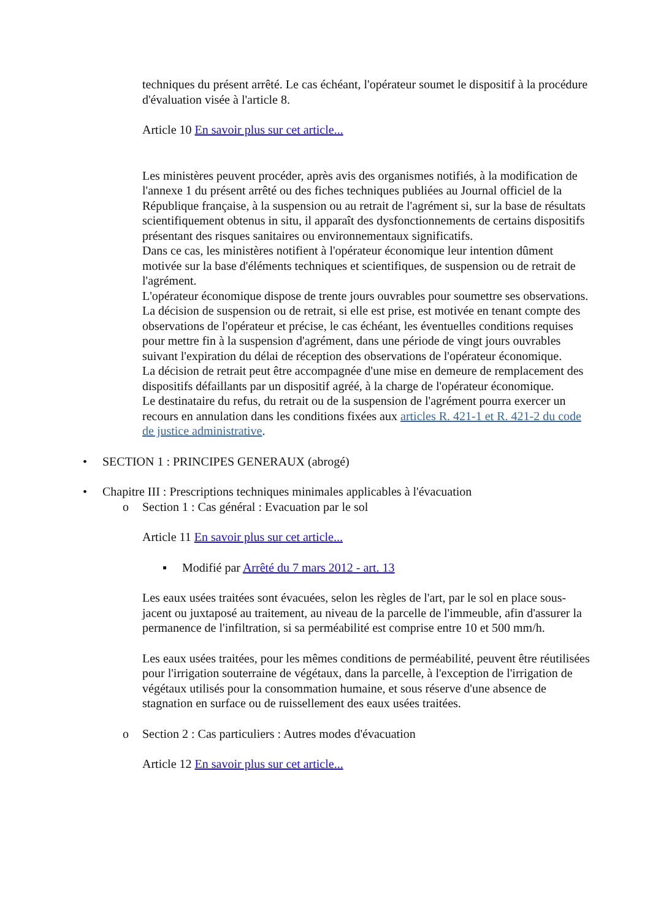techniques du présent arrêté. Le cas échéant, l'opérateur soumet le dispositif à la procédure d'évaluation visée à l'article 8.
Article 10 En savoir plus sur cet article...
Les ministères peuvent procéder, après avis des organismes notifiés, à la modification de l'annexe 1 du présent arrêté ou des fiches techniques publiées au Journal officiel de la République française, à la suspension ou au retrait de l'agrément si, sur la base de résultats scientifiquement obtenus in situ, il apparaît des dysfonctionnements de certains dispositifs présentant des risques sanitaires ou environnementaux significatifs.
Dans ce cas, les ministères notifient à l'opérateur économique leur intention dûment motivée sur la base d'éléments techniques et scientifiques, de suspension ou de retrait de l'agrément.
L'opérateur économique dispose de trente jours ouvrables pour soumettre ses observations. La décision de suspension ou de retrait, si elle est prise, est motivée en tenant compte des observations de l'opérateur et précise, le cas échéant, les éventuelles conditions requises pour mettre fin à la suspension d'agrément, dans une période de vingt jours ouvrables suivant l'expiration du délai de réception des observations de l'opérateur économique.
La décision de retrait peut être accompagnée d'une mise en demeure de remplacement des dispositifs défaillants par un dispositif agréé, à la charge de l'opérateur économique.
Le destinataire du refus, du retrait ou de la suspension de l'agrément pourra exercer un recours en annulation dans les conditions fixées aux articles R. 421-1 et R. 421-2 du code de justice administrative.
•SECTION 1 : PRINCIPES GENERAUX (abrogé)
•Chapitre III : Prescriptions techniques minimales applicables à l'évacuation
o Section 1 : Cas général : Evacuation par le sol
Article 11 En savoir plus sur cet article...
▪Modifié par Arrêté du 7 mars 2012 - art. 13
Les eaux usées traitées sont évacuées, selon les règles de l'art, par le sol en place sous-jacent ou juxtaposé au traitement, au niveau de la parcelle de l'immeuble, afin d'assurer la permanence de l'infiltration, si sa perméabilité est comprise entre 10 et 500 mm/h.
Les eaux usées traitées, pour les mêmes conditions de perméabilité, peuvent être réutilisées pour l'irrigation souterraine de végétaux, dans la parcelle, à l'exception de l'irrigation de végétaux utilisés pour la consommation humaine, et sous réserve d'une absence de stagnation en surface ou de ruissellement des eaux usées traitées.
o Section 2 : Cas particuliers : Autres modes d'évacuation
Article 12 En savoir plus sur cet article...